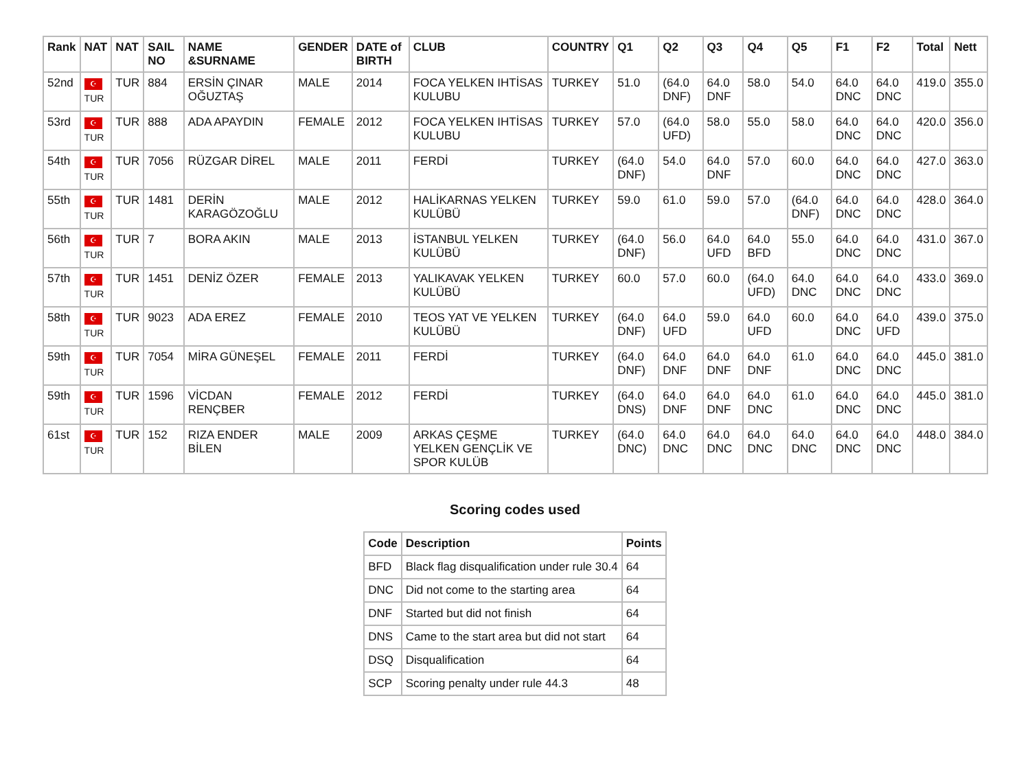| Rank | NAT | NAT | SAIL NO | NAME &SURNAME | GENDER | DATE of BIRTH | CLUB | COUNTRY | Q1 | Q2 | Q3 | Q4 | Q5 | F1 | F2 | Total | Nett |
| --- | --- | --- | --- | --- | --- | --- | --- | --- | --- | --- | --- | --- | --- | --- | --- | --- | --- |
| 52nd | ☪ TUR | TUR | 884 | ERSİN ÇINAR OĞUZTAŞ | MALE | 2014 | FOCA YELKEN IHTİSAS KULUBU | TURKEY | 51.0 | (64.0 DNF) | 64.0 DNF | 58.0 | 54.0 | 64.0 DNC | 64.0 DNC | 419.0 | 355.0 |
| 53rd | ☪ TUR | TUR | 888 | ADA APAYDIN | FEMALE | 2012 | FOCA YELKEN IHTİSAS KULUBU | TURKEY | 57.0 | (64.0 UFD) | 58.0 | 55.0 | 58.0 | 64.0 DNC | 64.0 DNC | 420.0 | 356.0 |
| 54th | ☪ TUR | TUR | 7056 | RÜZGAR DİREL | MALE | 2011 | FERDİ | TURKEY | (64.0 DNF) | 54.0 | 64.0 DNF | 57.0 | 60.0 | 64.0 DNC | 64.0 DNC | 427.0 | 363.0 |
| 55th | ☪ TUR | TUR | 1481 | DERİN KARAGÖZOĞLU | MALE | 2012 | HALİKARNAS YELKEN KULÜBÜ | TURKEY | 59.0 | 61.0 | 59.0 | 57.0 | (64.0 DNF) | 64.0 DNC | 64.0 DNC | 428.0 | 364.0 |
| 56th | ☪ TUR | TUR | 7 | BORA AKIN | MALE | 2013 | İSTANBUL YELKEN KULÜBÜ | TURKEY | (64.0 DNF) | 56.0 | 64.0 UFD | 64.0 BFD | 55.0 | 64.0 DNC | 64.0 DNC | 431.0 | 367.0 |
| 57th | ☪ TUR | TUR | 1451 | DENİZ ÖZER | FEMALE | 2013 | YALIKAVAK YELKEN KULÜBÜ | TURKEY | 60.0 | 57.0 | 60.0 | (64.0 UFD) | 64.0 DNC | 64.0 DNC | 64.0 DNC | 433.0 | 369.0 |
| 58th | ☪ TUR | TUR | 9023 | ADA EREZ | FEMALE | 2010 | TEOS YAT VE YELKEN KULÜBÜ | TURKEY | (64.0 DNF) | 64.0 UFD | 59.0 | 64.0 UFD | 60.0 | 64.0 DNC | 64.0 UFD | 439.0 | 375.0 |
| 59th | ☪ TUR | TUR | 7054 | MİRA GÜNEŞEL | FEMALE | 2011 | FERDİ | TURKEY | (64.0 DNF) | 64.0 DNF | 64.0 DNF | 64.0 DNF | 61.0 | 64.0 DNC | 64.0 DNC | 445.0 | 381.0 |
| 59th | ☪ TUR | TUR | 1596 | VİCDAN RENÇBER | FEMALE | 2012 | FERDİ | TURKEY | (64.0 DNS) | 64.0 DNF | 64.0 DNF | 64.0 DNC | 61.0 | 64.0 DNC | 64.0 DNC | 445.0 | 381.0 |
| 61st | ☪ TUR | TUR | 152 | RIZA ENDER BİLEN | MALE | 2009 | ARKAS ÇEŞME YELKEN GENÇLİK VE SPOR KULÜB | TURKEY | (64.0 DNC) | 64.0 DNC | 64.0 DNC | 64.0 DNC | 64.0 DNC | 64.0 DNC | 64.0 DNC | 448.0 | 384.0 |
Scoring codes used
| Code | Description | Points |
| --- | --- | --- |
| BFD | Black flag disqualification under rule 30.4 | 64 |
| DNC | Did not come to the starting area | 64 |
| DNF | Started but did not finish | 64 |
| DNS | Came to the start area but did not start | 64 |
| DSQ | Disqualification | 64 |
| SCP | Scoring penalty under rule 44.3 | 48 |